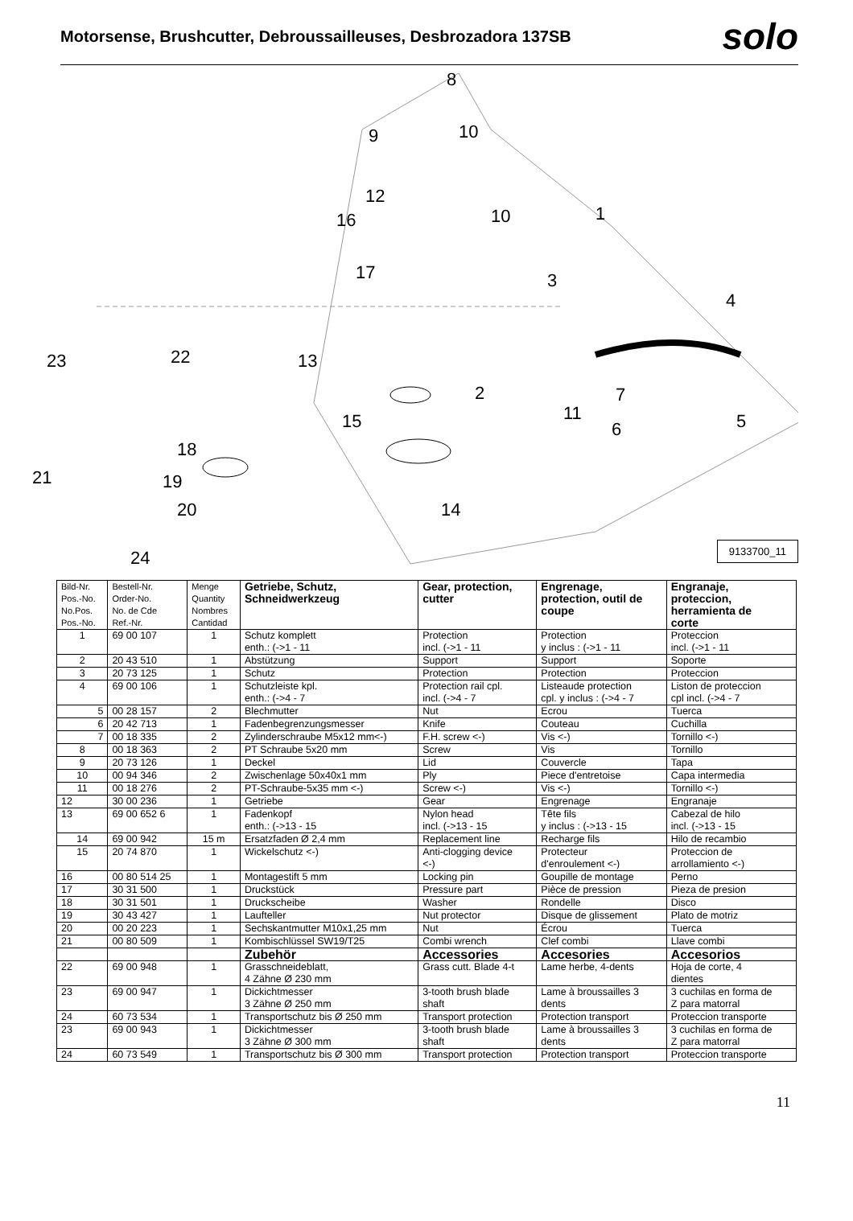Motorsense, Brushcutter, Debroussailleuses, Desbrozadora 137SB
solo
8
9 10
12
16 10 1
17 3
4
23 22 13
2 7
15 11 5 6
18
21 19
20 14
24
9133700_11
| Bild-Nr. Pos.-No. No.Pos. Pos.-No. | Bestell-Nr. Order-No. No. de Cde Ref.-Nr. | Menge Quantity Nombres Cantidad | Getriebe, Schutz, Schneidwerkzeug | Gear, protection, cutter | Engrenage, protection, outil de coupe | Engranaje, proteccion, herramienta de corte |
| --- | --- | --- | --- | --- | --- | --- |
| 1 | 69 00 107 | 1 | Schutz komplett enth.: (->1 - 11 | Protection incl. (->1 - 11 | Protection y inclus : (->1 - 11 | Proteccion incl. (->1 - 11 |
| 2 | 20 43 510 | 1 | Abstützung | Support | Support | Soporte |
| 3 | 20 73 125 | 1 | Schutz | Protection | Protection | Proteccion |
| 4 | 69 00 106 | 1 | Schutzleiste kpl. enth.: (->4 - 7 | Protection rail cpl. incl. (->4 - 7 | Listeaude protection cpl. y inclus : (->4 - 7 | Liston de proteccion cpl incl. (->4 - 7 |
| 5 | 00 28 157 | 2 | Blechmutter | Nut | Ecrou | Tuerca |
| 6 | 20 42 713 | 1 | Fadenbegrenzungsmesser | Knife | Couteau | Cuchilla |
| 7 | 00 18 335 | 2 | Zylinderschraube M5x12 mm<-) | F.H. screw <-) | Vis <-) | Tornillo <-) |
| 8 | 00 18 363 | 2 | PT Schraube 5x20 mm | Screw | Vis | Tornillo |
| 9 | 20 73 126 | 1 | Deckel | Lid | Couvercle | Tapa |
| 10 | 00 94 346 | 2 | Zwischenlage 50x40x1 mm | Ply | Piece d'entretoise | Capa intermedia |
| 11 | 00 18 276 | 2 | PT-Schraube-5x35 mm <-) | Screw <-) | Vis <-) | Tornillo <-) |
| 12 | 30 00 236 | 1 | Getriebe | Gear | Engrenage | Engranaje |
| 13 | 69 00 652 6 | 1 | Fadenkopf enth.: (->13 - 15 | Nylon head incl. (->13 - 15 | Tête fils y inclus : (->13 - 15 | Cabezal de hilo incl. (->13 - 15 |
| 14 | 69 00 942 | 15 m | Ersatzfaden Ø 2,4 mm | Replacement line | Recharge fils | Hilo de recambio |
| 15 | 20 74 870 | 1 | Wickelschutz <-) | Anti-clogging device <-) | Protecteur d'enroulement <-) | Proteccion de arrollamiento <-) |
| 16 | 00 80 514 25 | 1 | Montagestift 5 mm | Locking pin | Goupille de montage | Perno |
| 17 | 30 31 500 | 1 | Druckstück | Pressure part | Pièce de pression | Pieza de presion |
| 18 | 30 31 501 | 1 | Druckscheibe | Washer | Rondelle | Disco |
| 19 | 30 43 427 | 1 | Laufteller | Nut protector | Disque de glissement | Plato de motriz |
| 20 | 00 20 223 | 1 | Sechskantmutter M10x1,25 mm | Nut | Écrou | Tuerca |
| 21 | 00 80 509 | 1 | Kombischlüssel SW19/T25 | Combi wrench | Clef combi | Llave combi |
| | | | Zubehör | Accessories | Accesories | Accesorios |
| 22 | 69 00 948 | 1 | Grasschneideblatt, 4 Zähne Ø 230 mm | Grass cutt. Blade 4-t | Lame herbe, 4-dents | Hoja de corte, 4 dientes |
| 23 | 69 00 947 | 1 | Dickichtmesser 3 Zähne Ø 250 mm | 3-tooth brush blade shaft | Lame à broussailles 3 dents | 3 cuchilas en forma de Z para matorral |
| 24 | 60 73 534 | 1 | Transportschutz bis Ø 250 mm | Transport protection | Protection transport | Proteccion transporte |
| 23 | 69 00 943 | 1 | Dickichtmesser 3 Zähne Ø 300 mm | 3-tooth brush blade shaft | Lame à broussailles 3 dents | 3 cuchilas en forma de Z para matorral |
| 24 | 60 73 549 | 1 | Transportschutz bis Ø 300 mm | Transport protection | Protection transport | Proteccion transporte |
11